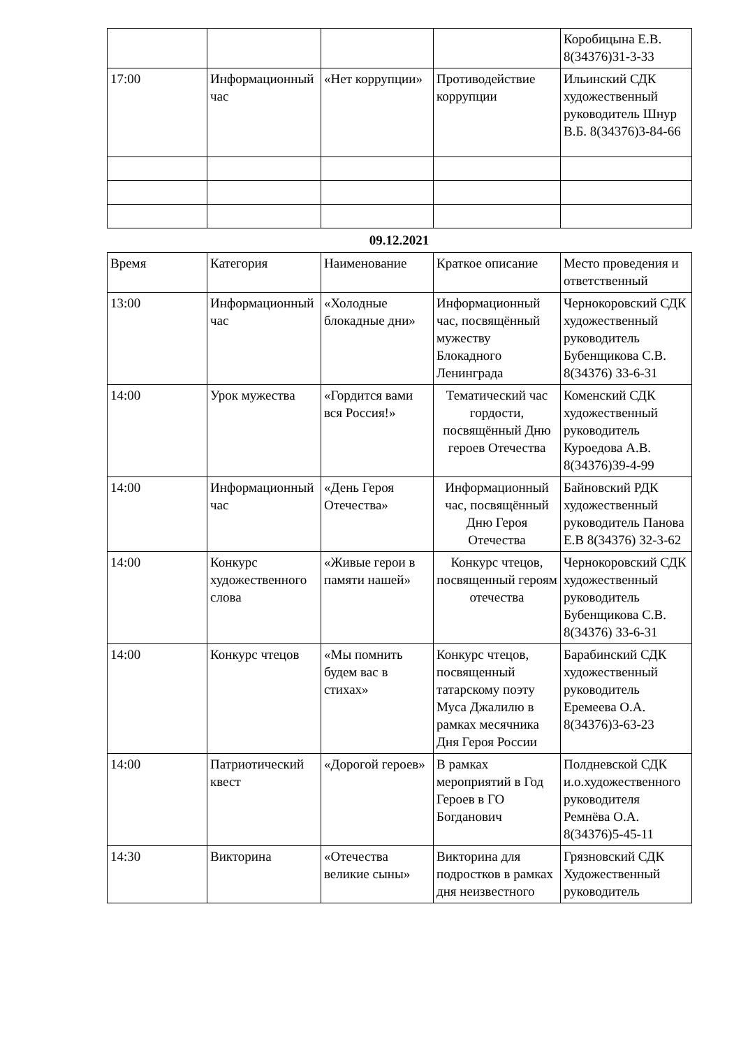| | | | | Коробицына Е.В. 8(34376)31-3-33 |
| 17:00 | Информационный час | «Нет коррупции» | Противодействие коррупции | Ильинский СДК художественный руководитель Шнур В.Б. 8(34376)3-84-66 |
09.12.2021
| Время | Категория | Наименование | Краткое описание | Место проведения и ответственный |
| 13:00 | Информационный час | «Холодные блокадные дни» | Информационный час, посвящённый мужеству Блокадного Ленинграда | Чернокоровский СДК художественный руководитель Бубенщикова С.В. 8(34376) 33-6-31 |
| 14:00 | Урок мужества | «Гордится вами вся Россия!» | Тематический час гордости, посвящённый Дню героев Отечества | Коменский СДК художественный руководитель Куроедова А.В. 8(34376)39-4-99 |
| 14:00 | Информационный час | «День Героя Отечества» | Информационный час, посвящённый Дню Героя Отечества | Байновский РДК художественный руководитель Панова Е.В 8(34376) 32-3-62 |
| 14:00 | Конкурс художественного слова | «Живые герои в памяти нашей» | Конкурс чтецов, посвященный героям отечества | Чернокоровский СДК художественный руководитель Бубенщикова С.В. 8(34376) 33-6-31 |
| 14:00 | Конкурс чтецов | «Мы помнить будем вас в стихах» | Конкурс чтецов, посвященный татарскому поэту Муса Джалилю в рамках месячника Дня Героя России | Барабинский СДК художественный руководитель Еремеева О.А. 8(34376)3-63-23 |
| 14:00 | Патриотический квест | «Дорогой героев» | В рамках мероприятий в Год Героев в ГО Богданович | Полдневской СДК и.о.художественного руководителя Ремнёва О.А. 8(34376)5-45-11 |
| 14:30 | Викторина | «Отечества великие сыны» | Викторина для подростков в рамках дня неизвестного | Грязновский СДК Художественный руководитель |